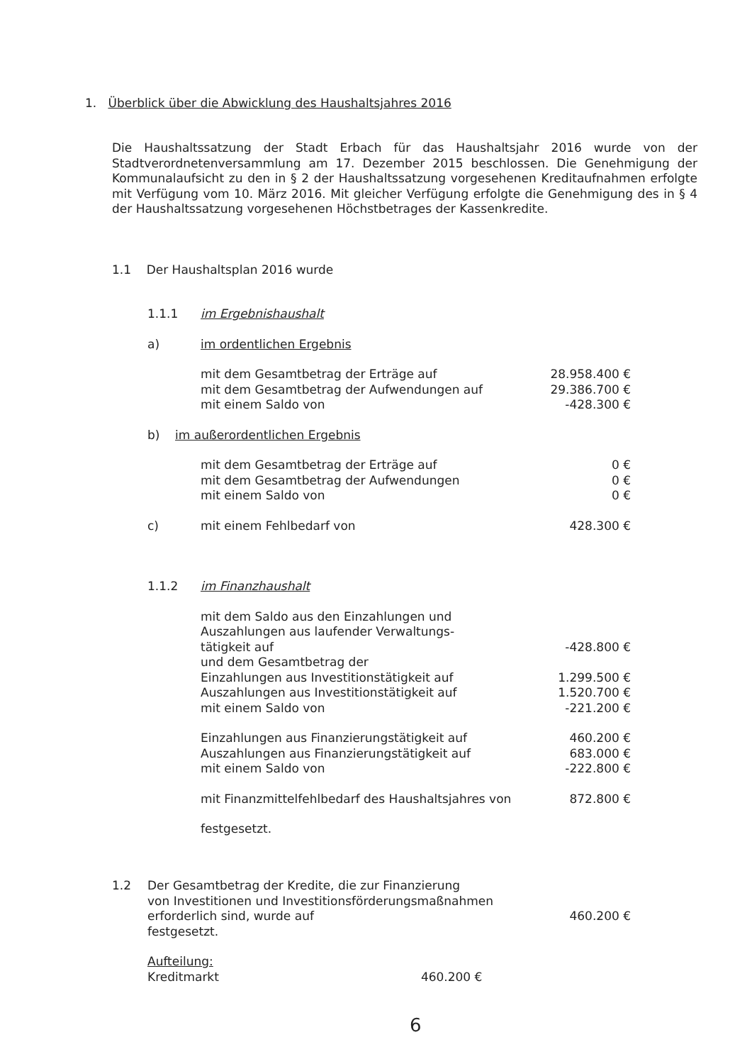1. Überblick über die Abwicklung des Haushaltsjahres 2016
Die Haushaltssatzung der Stadt Erbach für das Haushaltsjahr 2016 wurde von der Stadtverordnetenversammlung am 17. Dezember 2015 beschlossen. Die Genehmigung der Kommunalaufsicht zu den in § 2 der Haushaltssatzung vorgesehenen Kreditaufnahmen erfolgte mit Verfügung vom 10. März 2016. Mit gleicher Verfügung erfolgte die Genehmigung des in § 4 der Haushaltssatzung vorgesehenen Höchstbetrages der Kassenkredite.
1.1 Der Haushaltsplan 2016 wurde
| 1.1.1 | im Ergebnishaushalt | |
| a) | im ordentlichen Ergebnis | |
| | mit dem Gesamtbetrag der Erträge auf | 28.958.400 € |
| | mit dem Gesamtbetrag der Aufwendungen auf | 29.386.700 € |
| | mit einem Saldo von | -428.300 € |
| b) im außerordentlichen Ergebnis | | |
| | mit dem Gesamtbetrag der Erträge auf | 0 € |
| | mit dem Gesamtbetrag der Aufwendungen | 0 € |
| | mit einem Saldo von | 0 € |
| c) | mit einem Fehlbedarf von | 428.300 € |
| 1.1.2 | im Finanzhaushalt | |
| | mit dem Saldo aus den Einzahlungen und Auszahlungen aus laufender Verwaltungs- tätigkeit auf | -428.800 € |
| | und dem Gesamtbetrag der | |
| | Einzahlungen aus Investitionstätigkeit auf | 1.299.500 € |
| | Auszahlungen aus Investitionstätigkeit auf | 1.520.700 € |
| | mit einem Saldo von | -221.200 € |
| | Einzahlungen aus Finanzierungstätigkeit auf | 460.200 € |
| | Auszahlungen aus Finanzierungstätigkeit auf | 683.000 € |
| | mit einem Saldo von | -222.800 € |
| | mit Finanzmittelfehlbedarf des Haushaltsjahres von | 872.800 € |
| | festgesetzt. | |
| 1.2 | Der Gesamtbetrag der Kredite, die zur Finanzierung von Investitionen und Investitionsförderungsmaßnahmen erforderlich sind, wurde auf festgesetzt. | 460.200 € |
Aufteilung:
Kreditmarkt 460.200 €
6